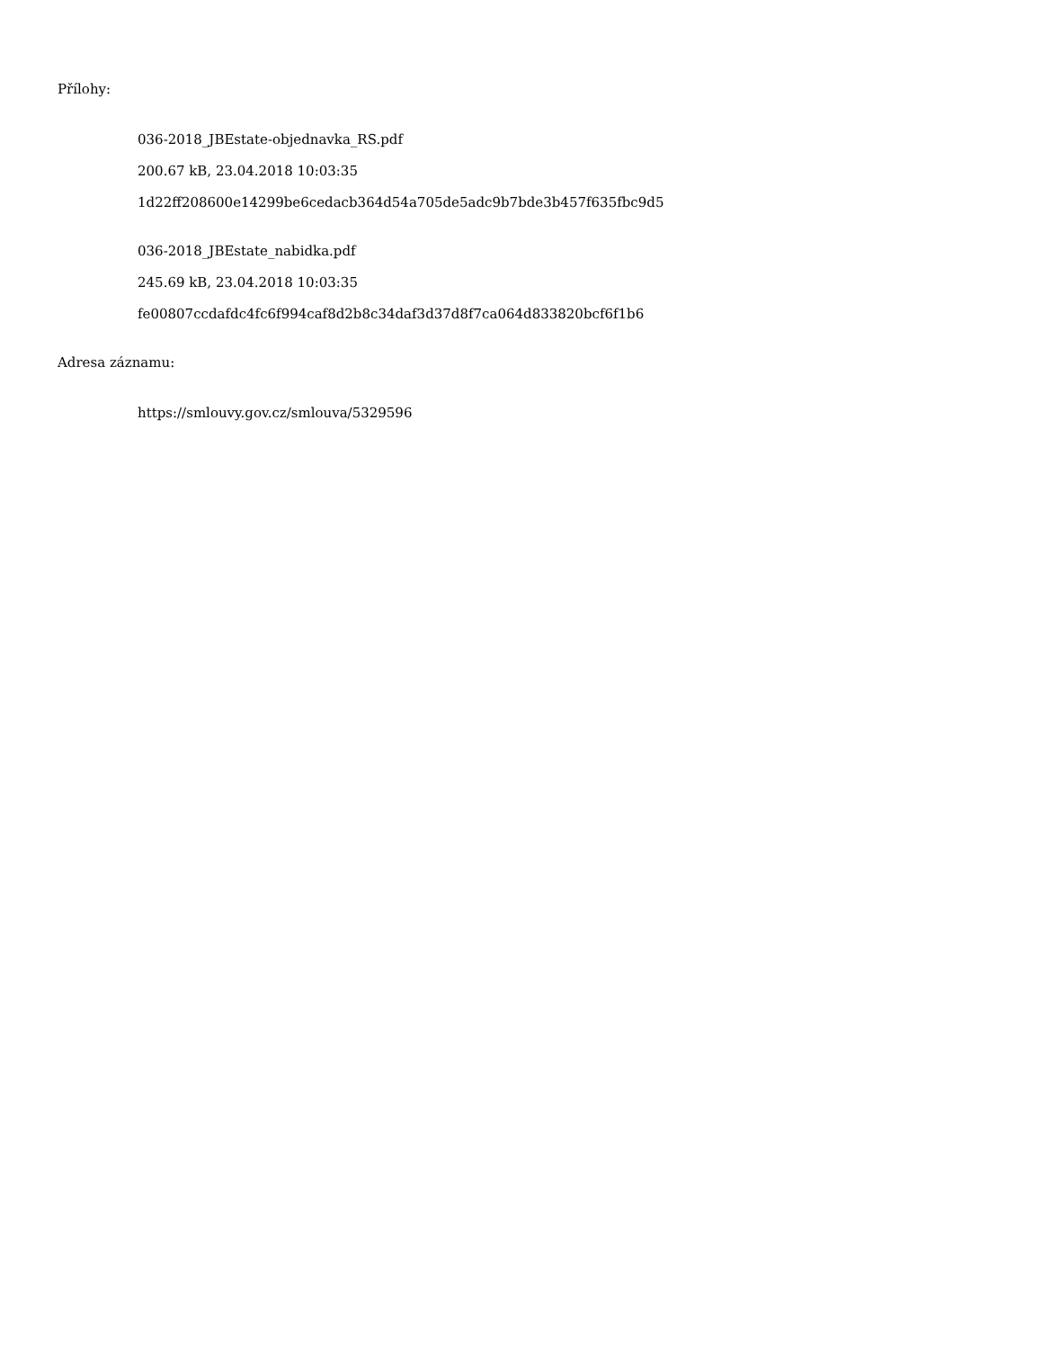Přílohy:
036-2018_JBEstate-objednavka_RS.pdf
200.67 kB, 23.04.2018 10:03:35
1d22ff208600e14299be6cedacb364d54a705de5adc9b7bde3b457f635fbc9d5
036-2018_JBEstate_nabidka.pdf
245.69 kB, 23.04.2018 10:03:35
fe00807ccdafdc4fc6f994caf8d2b8c34daf3d37d8f7ca064d833820bcf6f1b6
Adresa záznamu:
https://smlouvy.gov.cz/smlouva/5329596